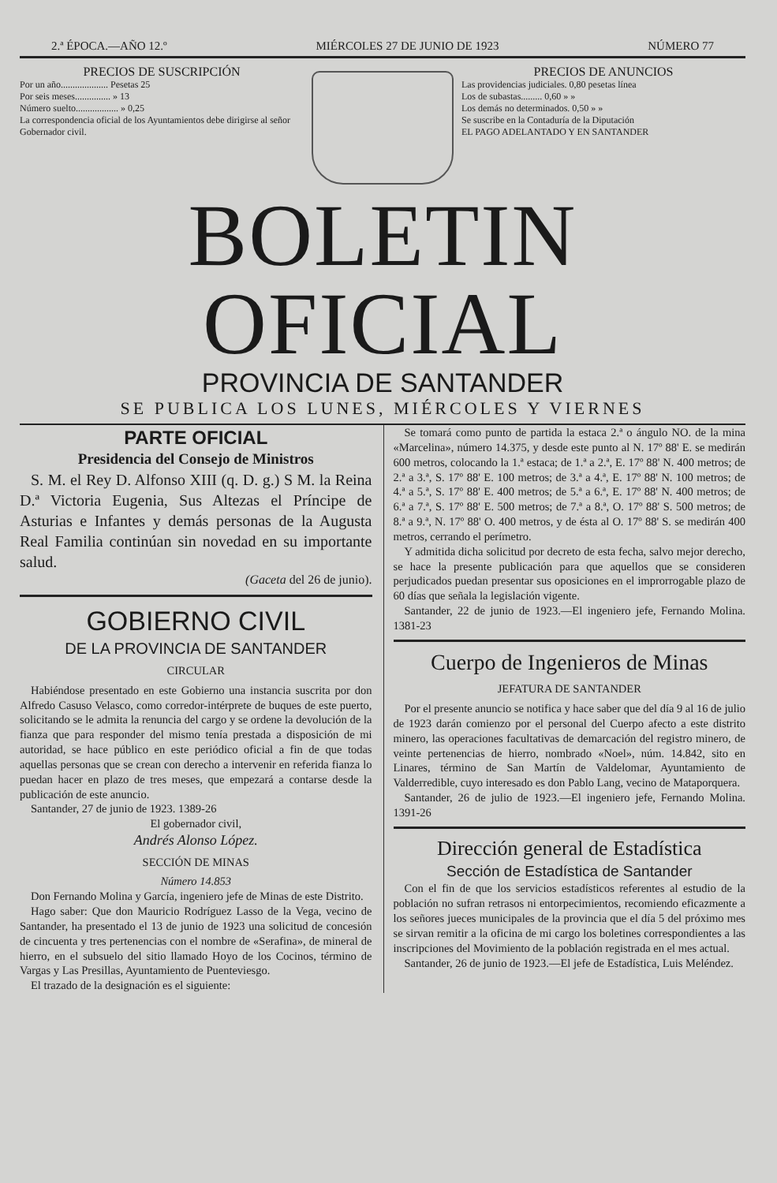2.ª ÉPOCA.—AÑO 12.º MIÉRCOLES 27 DE JUNIO DE 1923 NÚMERO 77
PRECIOS DE SUSCRIPCIÓN
Por un año.................... Pesetas 25
Por seis meses............... » 13
Número suelto.................. » 0,25
La correspondencia oficial de los Ayuntamientos debe dirigirse al señor Gobernador civil.
PRECIOS DE ANUNCIOS
Las providencias judiciales. 0,80 pesetas línea
Los de subastas......... 0,60 » »
Los demás no determinados. 0,50 » »
Se suscribe en la Contaduría de la Diputación
EL PAGO ADELANTADO Y EN SANTANDER
BOLETIN OFICIAL
PROVINCIA DE SANTANDER
SE PUBLICA LOS LUNES, MIÉRCOLES Y VIERNES
PARTE OFICIAL
Presidencia del Consejo de Ministros
S. M. el Rey D. Alfonso XIII (q. D. g.) S M. la Reina D.ª Victoria Eugenia, Sus Altezas el Príncipe de Asturias e Infantes y demás personas de la Augusta Real Familia continúan sin novedad en su importante salud.
(Gaceta del 26 de junio).
GOBIERNO CIVIL
DE LA PROVINCIA DE SANTANDER
CIRCULAR
Habiéndose presentado en este Gobierno una instancia suscrita por don Alfredo Casuso Velasco, como corredor-intérprete de buques de este puerto, solicitando se le admita la renuncia del cargo y se ordene la devolución de la fianza que para responder del mismo tenía prestada a disposición de mi autoridad, se hace público en este periódico oficial a fin de que todas aquellas personas que se crean con derecho a intervenir en referida fianza lo puedan hacer en plazo de tres meses, que empezará a contarse desde la publicación de este anuncio.
Santander, 27 de junio de 1923. 1389-26
El gobernador civil,
Andrés Alonso López.
SECCIÓN DE MINAS
Número 14.853
Don Fernando Molina y García, ingeniero jefe de Minas de este Distrito.
Hago saber: Que don Mauricio Rodríguez Lasso de la Vega, vecino de Santander, ha presentado el 13 de junio de 1923 una solicitud de concesión de cincuenta y tres pertenencias con el nombre de «Serafina», de mineral de hierro, en el subsuelo del sitio llamado Hoyo de los Cocinos, término de Vargas y Las Presillas, Ayuntamiento de Puenteviesgo.
El trazado de la designación es el siguiente:
Se tomará como punto de partida la estaca 2.ª o ángulo NO. de la mina «Marcelina», número 14.375, y desde este punto al N. 17º 88' E. se medirán 600 metros, colocando la 1.ª estaca; de 1.ª a 2.ª, E. 17º 88' N. 400 metros; de 2.ª a 3.ª, S. 17º 88' E. 100 metros; de 3.ª a 4.ª, E. 17º 88' N. 100 metros; de 4.ª a 5.ª, S. 17º 88' E. 400 metros; de 5.ª a 6.ª, E. 17º 88' N. 400 metros; de 6.ª a 7.ª, S. 17º 88' E. 500 metros; de 7.ª a 8.ª, O. 17º 88' S. 500 metros; de 8.ª a 9.ª, N. 17º 88' O. 400 metros, y de ésta al O. 17º 88' S. se medirán 400 metros, cerrando el perímetro.
Y admitida dicha solicitud por decreto de esta fecha, salvo mejor derecho, se hace la presente publicación para que aquellos que se consideren perjudicados puedan presentar sus oposiciones en el improrrogable plazo de 60 días que señala la legislación vigente.
Santander, 22 de junio de 1923.—El ingeniero jefe, Fernando Molina. 1381-23
Cuerpo de Ingenieros de Minas
JEFATURA DE SANTANDER
Por el presente anuncio se notifica y hace saber que del día 9 al 16 de julio de 1923 darán comienzo por el personal del Cuerpo afecto a este distrito minero, las operaciones facultativas de demarcación del registro minero, de veinte pertenencias de hierro, nombrado «Noel», núm. 14.842, sito en Linares, término de San Martín de Valdelomar, Ayuntamiento de Valderredible, cuyo interesado es don Pablo Lang, vecino de Mataporquera.
Santander, 26 de julio de 1923.—El ingeniero jefe, Fernando Molina. 1391-26
Dirección general de Estadística
Sección de Estadística de Santander
Con el fin de que los servicios estadísticos referentes al estudio de la población no sufran retrasos ni entorpecimientos, recomiendo eficazmente a los señores jueces municipales de la provincia que el día 5 del próximo mes se sirvan remitir a la oficina de mi cargo los boletines correspondientes a las inscripciones del Movimiento de la población registrada en el mes actual.
Santander, 26 de junio de 1923.—El jefe de Estadística, Luis Meléndez.